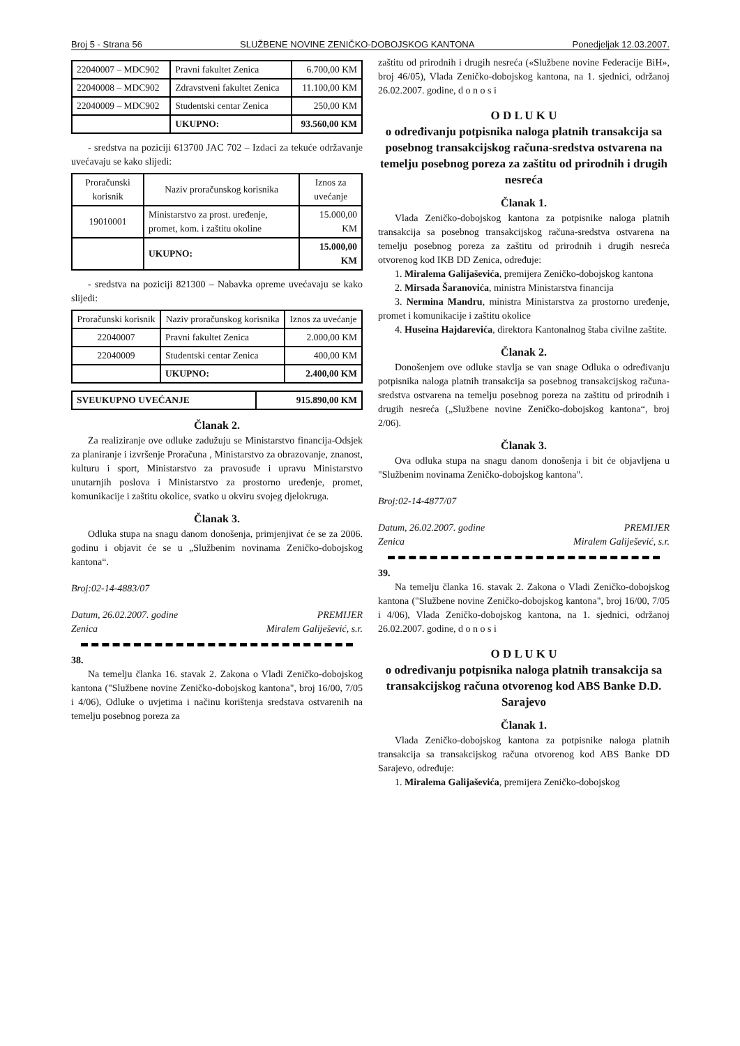Broj 5 - Strana 56 SLUŽBENE NOVINE ZENIČKO-DOBOJSKOG KANTONA Ponedjeljak 12.03.2007.
| 22040007 – MDC902 | Pravni fakultet Zenica | 6.700,00 KM |
| 22040008 – MDC902 | Zdravstveni fakultet Zenica | 11.100,00 KM |
| 22040009 – MDC902 | Studentski centar Zenica | 250,00 KM |
| | UKUPNO: | 93.560,00 KM |
- sredstva na poziciji 613700 JAC 702 – Izdaci za tekuće održavanje uvećavaju se kako slijedi:
| Proračunski korisnik | Naziv proračunskog korisnika | Iznos za uvećanje |
| --- | --- | --- |
| 19010001 | Ministarstvo za prost. uređenje, promet, kom. i zaštitu okoline | 15.000,00 KM |
| | UKUPNO: | 15.000,00 KM |
- sredstva na poziciji 821300 – Nabavka opreme uvećavaju se kako slijedi:
| Proračunski korisnik | Naziv proračunskog korisnika | Iznos za uvećanje |
| --- | --- | --- |
| 22040007 | Pravni fakultet Zenica | 2.000,00 KM |
| 22040009 | Studentski centar Zenica | 400,00 KM |
| | UKUPNO: | 2.400,00 KM |
| SVEUKUPNO UVEĆANJE | 915.890,00 KM |
Članak 2.
Za realiziranje ove odluke zadužuju se Ministarstvo financija-Odsjek za planiranje i izvršenje Proračuna , Ministarstvo za obrazovanje, znanost, kulturu i sport, Ministarstvo za pravosuđe i upravu Ministarstvo unutarnjih poslova i Ministarstvo za prostorno uređenje, promet, komunikacije i zaštitu okolice, svatko u okviru svojeg djelokruga.
Članak 3.
Odluka stupa na snagu danom donošenja, primjenjivat će se za 2006. godinu i objavit će se u „Službenim novinama Zeničko-dobojskog kantona“.
Broj:02-14-4883/07
Datum, 26.02.2007. godine PREMIJER
Zenica Miralem Galiješević, s.r.
38.
Na temelju članka 16. stavak 2. Zakona o Vladi Zeničko-dobojskog kantona ("Službene novine Zeničko-dobojskog kantona", broj 16/00, 7/05 i 4/06), Odluke o uvjetima i načinu korištenja sredstava ostvarenih na temelju posebnog poreza za
zaštitu od prirodnih i drugih nesreća («Službene novine Federacije BiH», broj 46/05), Vlada Zeničko-dobojskog kantona, na 1. sjednici, održanoj 26.02.2007. godine, d o n o s i
O D L U K U
o određivanju potpisnika naloga platnih transakcija sa posebnog transakcijskog računa-sredstva ostvarena na temelju posebnog poreza za zaštitu od prirodnih i drugih nesreća
Članak 1.
Vlada Zeničko-dobojskog kantona za potpisnike naloga platnih transakcija sa posebnog transakcijskog računa-sredstva ostvarena na temelju posebnog poreza za zaštitu od prirodnih i drugih nesreća otvorenog kod IKB DD Zenica, određuje:
1. Miralema Galijaševića, premijera Zeničko-dobojskog kantona
2. Mirsada Šaranovića, ministra Ministarstva financija
3. Nermina Mandru, ministra Ministarstva za prostorno uređenje, promet i komunikacije i zaštitu okolice
4. Huseina Hajdarevića, direktora Kantonalnog štaba civilne zaštite.
Članak 2.
Donošenjem ove odluke stavlja se van snage Odluka o određivanju potpisnika naloga platnih transakcija sa posebnog transakcijskog računa-sredstva ostvarena na temelju posebnog poreza na zaštitu od prirodnih i drugih nesreća („Službene novine Zeničko-dobojskog kantona“, broj 2/06).
Članak 3.
Ova odluka stupa na snagu danom donošenja i bit će objavljena u "Službenim novinama Zeničko-dobojskog kantona".
Broj:02-14-4877/07
Datum, 26.02.2007. godine PREMIJER
Zenica Miralem Galiješević, s.r.
39.
Na temelju članka 16. stavak 2. Zakona o Vladi Zeničko-dobojskog kantona ("Službene novine Zeničko-dobojskog kantona", broj 16/00, 7/05 i 4/06), Vlada Zeničko-dobojskog kantona, na 1. sjednici, održanoj 26.02.2007. godine, d o n o s i
O D L U K U
o određivanju potpisnika naloga platnih transakcija sa transakcijskog računa otvorenog kod ABS Banke D.D. Sarajevo
Članak 1.
Vlada Zeničko-dobojskog kantona za potpisnike naloga platnih transakcija sa transakcijskog računa otvorenog kod ABS Banke DD Sarajevo, određuje:
1. Miralema Galijaševića, premijera Zeničko-dobojskog